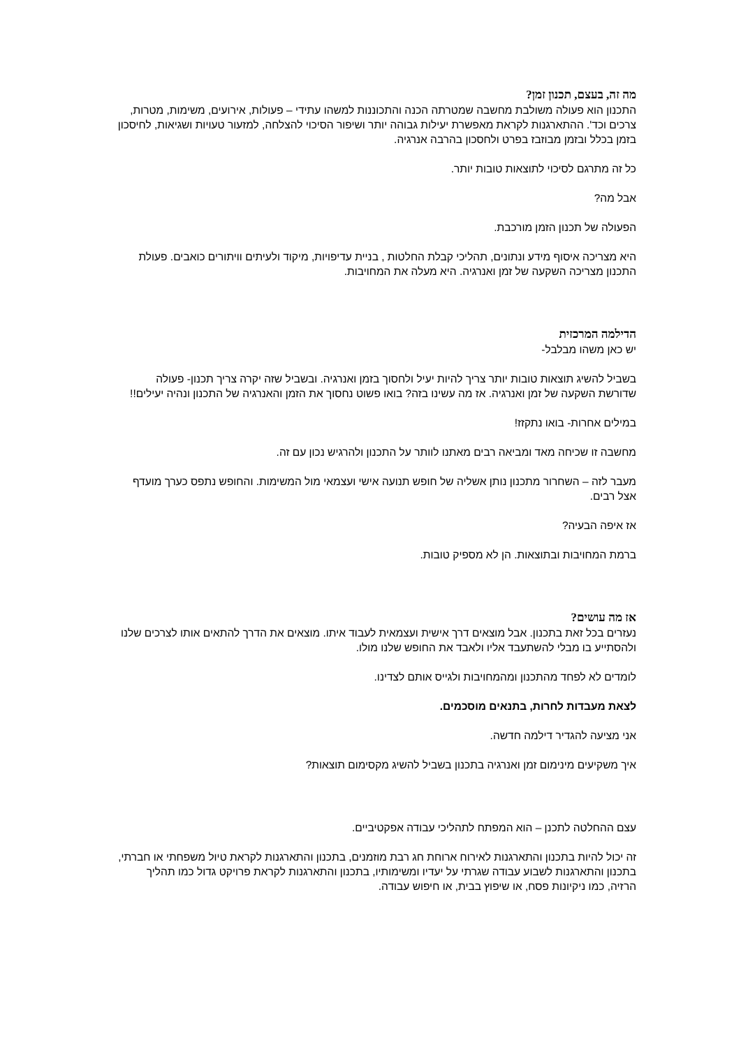מה זה, בעצם, תכנון זמן?
התכנון הוא פעולה משולבת מחשבה שמטרתה הכנה והתכוננות למשהו עתידי – פעולות, אירועים, משימות, מטרות, צרכים וכד'. ההתארגנות לקראת מאפשרת יעילות גבוהה יותר ושיפור הסיכוי להצלחה, למזעור טעויות ושגיאות, לחיסכון בזמן בכלל ובזמן מבוזבז בפרט ולחסכון בהרבה אנרגיה.
כל זה מתרגם לסיכוי לתוצאות טובות יותר.
אבל מה?
הפעולה של תכנון הזמן מורכבת.
היא מצריכה איסוף מידע ונתונים, תהליכי קבלת החלטות , בניית עדיפויות, מיקוד ולעיתים וויתורים כואבים. פעולת התכנון מצריכה השקעה של זמן ואנרגיה. היא מעלה את המחויבות.
הדילמה המרכזית
יש כאן משהו מבלבל-
בשביל להשיג תוצאות טובות יותר צריך להיות יעיל ולחסוך בזמן ואנרגיה. ובשביל שזה יקרה צריך תכנון- פעולה שדורשת השקעה של זמן ואנרגיה. אז מה עשינו בזה? בואו פשוט נחסוך את הזמן והאנרגיה של התכנון ונהיה יעילים!!
במילים אחרות- בואו נתקזז!
מחשבה זו שכיחה מאד ומביאה רבים מאתנו לוותר על התכנון ולהרגיש נכון עם זה.
מעבר לזה – השחרור מתכנון נותן אשליה של חופש תנועה אישי ועצמאי מול המשימות. והחופש נתפס כערך מועדף אצל רבים.
אז איפה הבעיה?
ברמת המחויבות ובתוצאות. הן לא מספיק טובות.
אז מה עושים?
נעזרים בכל זאת בתכנון. אבל מוצאים דרך אישית ועצמאית לעבוד איתו. מוצאים את הדרך להתאים אותו לצרכים שלנו ולהסתייע בו מבלי להשתעבד אליו ולאבד את החופש שלנו מולו.
לומדים לא לפחד מהתכנון ומהמחויבות ולגייס אותם לצדינו.
לצאת מעבדות לחרות, בתנאים מוסכמים.
אני מציעה להגדיר דילמה חדשה.
איך משקיעים מינימום זמן ואנרגיה בתכנון בשביל להשיג מקסימום תוצאות?
עצם ההחלטה לתכנן – הוא המפתח לתהליכי עבודה אפקטיביים.
זה יכול להיות בתכנון והתארגנות לאירוח ארוחת חג רבת מוזמנים, בתכנון והתארגנות לקראת טיול משפחתי או חברתי, בתכנון והתארגנות לשבוע עבודה שגרתי על יעדיו ומשימותיו, בתכנון והתארגנות לקראת פרויקט גדול כמו תהליך הרזיה, כמו ניקיונות פסח, או שיפוץ בבית, או חיפוש עבודה.